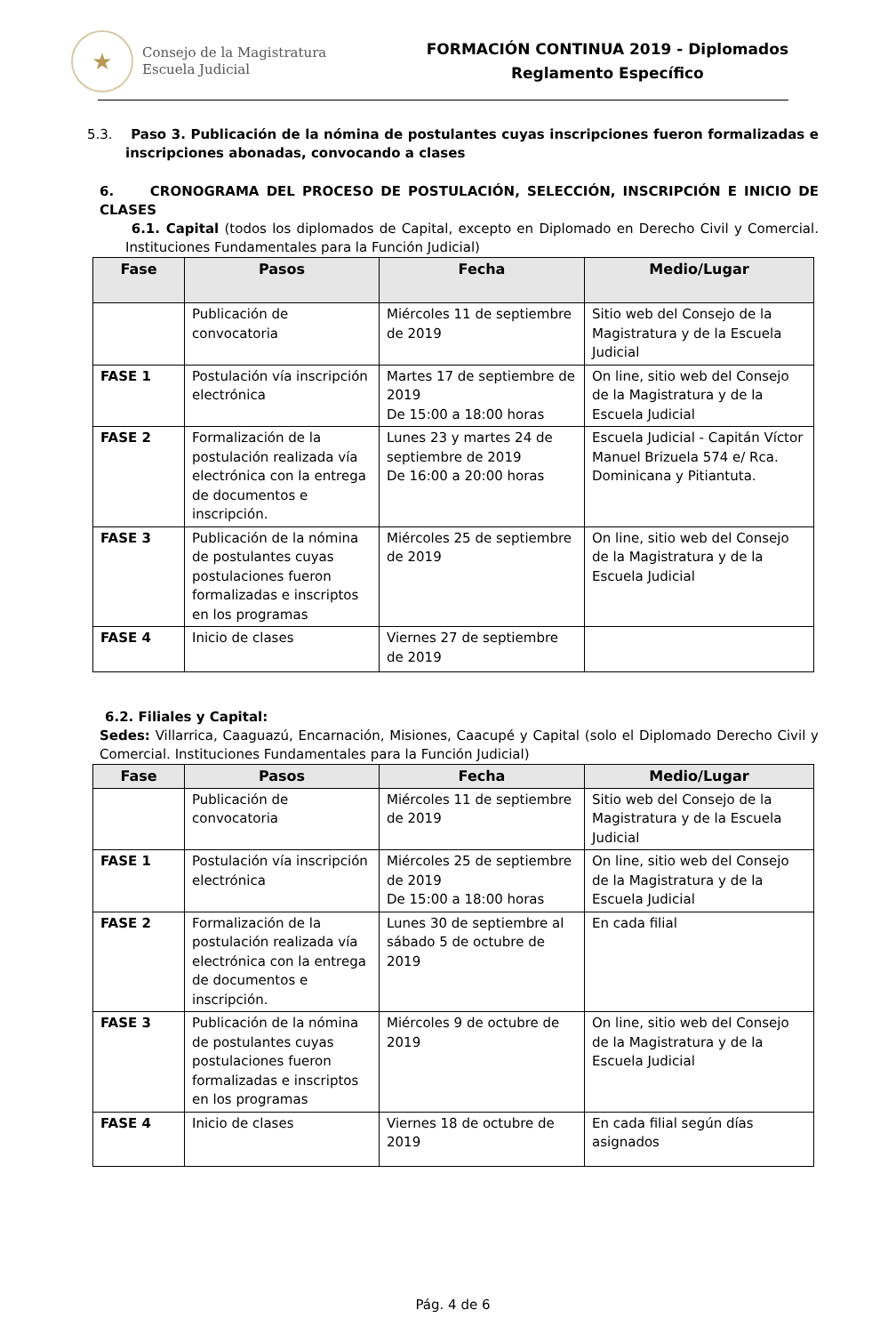★
Consejo de la Magistratura
Escuela Judicial
FORMACIÓN CONTINUA 2019 - Diplomados
Reglamento Específico
5.3. Paso 3. Publicación de la nómina de postulantes cuyas inscripciones fueron formalizadas e inscripciones abonadas, convocando a clases
6. CRONOGRAMA DEL PROCESO DE POSTULACIÓN, SELECCIÓN, INSCRIPCIÓN E INICIO DE CLASES
6.1. Capital (todos los diplomados de Capital, excepto en Diplomado en Derecho Civil y Comercial. Instituciones Fundamentales para la Función Judicial)
| Fase | Pasos | Fecha | Medio/Lugar |
| --- | --- | --- | --- |
| | Publicación de convocatoria | Miércoles 11 de septiembre de 2019 | Sitio web del Consejo de la Magistratura y de la Escuela Judicial |
| FASE 1 | Postulación vía inscripción electrónica | Martes 17 de septiembre de 2019 De 15:00 a 18:00 horas | On line, sitio web del Consejo de la Magistratura y de la Escuela Judicial |
| FASE 2 | Formalización de la postulación realizada vía electrónica con la entrega de documentos e inscripción. | Lunes 23 y martes 24 de septiembre de 2019 De 16:00 a 20:00 horas | Escuela Judicial - Capitán Víctor Manuel Brizuela 574 e/ Rca. Dominicana y Pitiantuta. |
| FASE 3 | Publicación de la nómina de postulantes cuyas postulaciones fueron formalizadas e inscriptos en los programas | Miércoles 25 de septiembre de 2019 | On line, sitio web del Consejo de la Magistratura y de la Escuela Judicial |
| FASE 4 | Inicio de clases | Viernes 27 de septiembre de 2019 | |
6.2. Filiales y Capital:
Sedes: Villarrica, Caaguazú, Encarnación, Misiones, Caacupé y Capital (solo el Diplomado Derecho Civil y Comercial. Instituciones Fundamentales para la Función Judicial)
| Fase | Pasos | Fecha | Medio/Lugar |
| --- | --- | --- | --- |
| | Publicación de convocatoria | Miércoles 11 de septiembre de 2019 | Sitio web del Consejo de la Magistratura y de la Escuela Judicial |
| FASE 1 | Postulación vía inscripción electrónica | Miércoles 25 de septiembre de 2019 De 15:00 a 18:00 horas | On line, sitio web del Consejo de la Magistratura y de la Escuela Judicial |
| FASE 2 | Formalización de la postulación realizada vía electrónica con la entrega de documentos e inscripción. | Lunes 30 de septiembre al sábado 5 de octubre de 2019 | En cada filial |
| FASE 3 | Publicación de la nómina de postulantes cuyas postulaciones fueron formalizadas e inscriptos en los programas | Miércoles 9 de octubre de 2019 | On line, sitio web del Consejo de la Magistratura y de la Escuela Judicial |
| FASE 4 | Inicio de clases | Viernes 18 de octubre de 2019 | En cada filial según días asignados |
Pág. 4 de 6